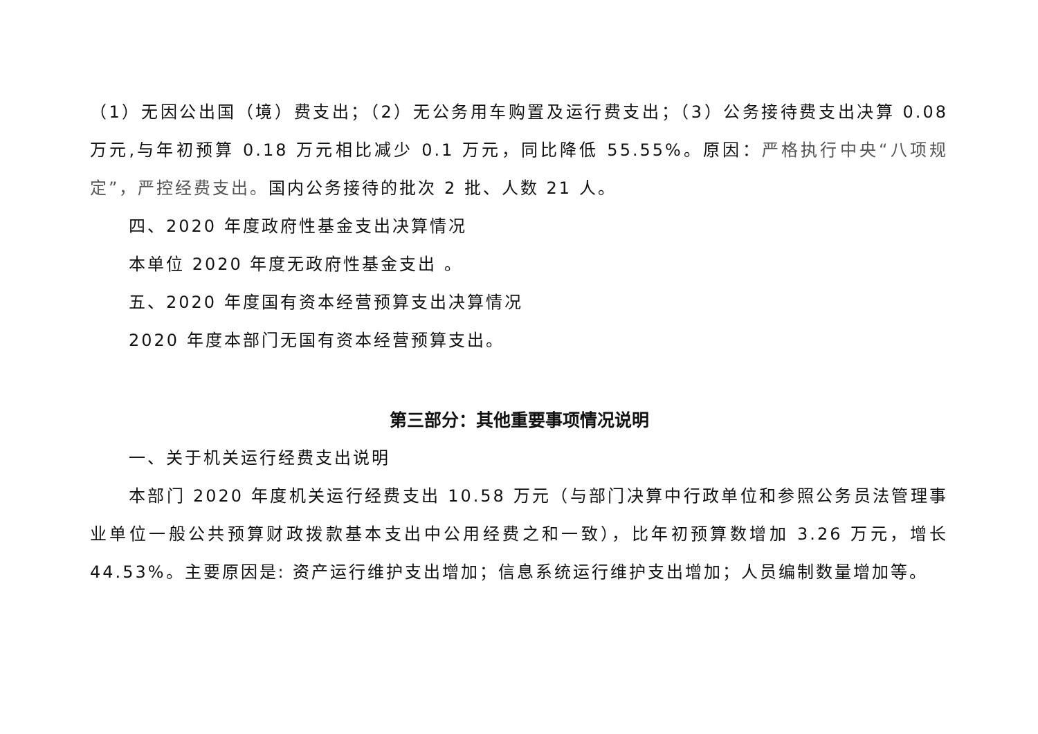（1）无因公出国（境）费支出；（2）无公务用车购置及运行费支出；（3）公务接待费支出决算 0.08 万元,与年初预算 0.18 万元相比减少 0.1 万元，同比降低 55.55%。原因：严格执行中央“八项规定”，严控经费支出。国内公务接待的批次 2 批、人数 21 人。
四、2020 年度政府性基金支出决算情况
本单位 2020 年度无政府性基金支出 。
五、2020 年度国有资本经营预算支出决算情况
2020 年度本部门无国有资本经营预算支出。
第三部分：其他重要事项情况说明
一、关于机关运行经费支出说明
本部门 2020 年度机关运行经费支出 10.58 万元（与部门决算中行政单位和参照公务员法管理事业单位一般公共预算财政拨款基本支出中公用经费之和一致），比年初预算数增加 3.26 万元，增长 44.53%。主要原因是: 资产运行维护支出增加；信息系统运行维护支出增加；人员编制数量增加等。